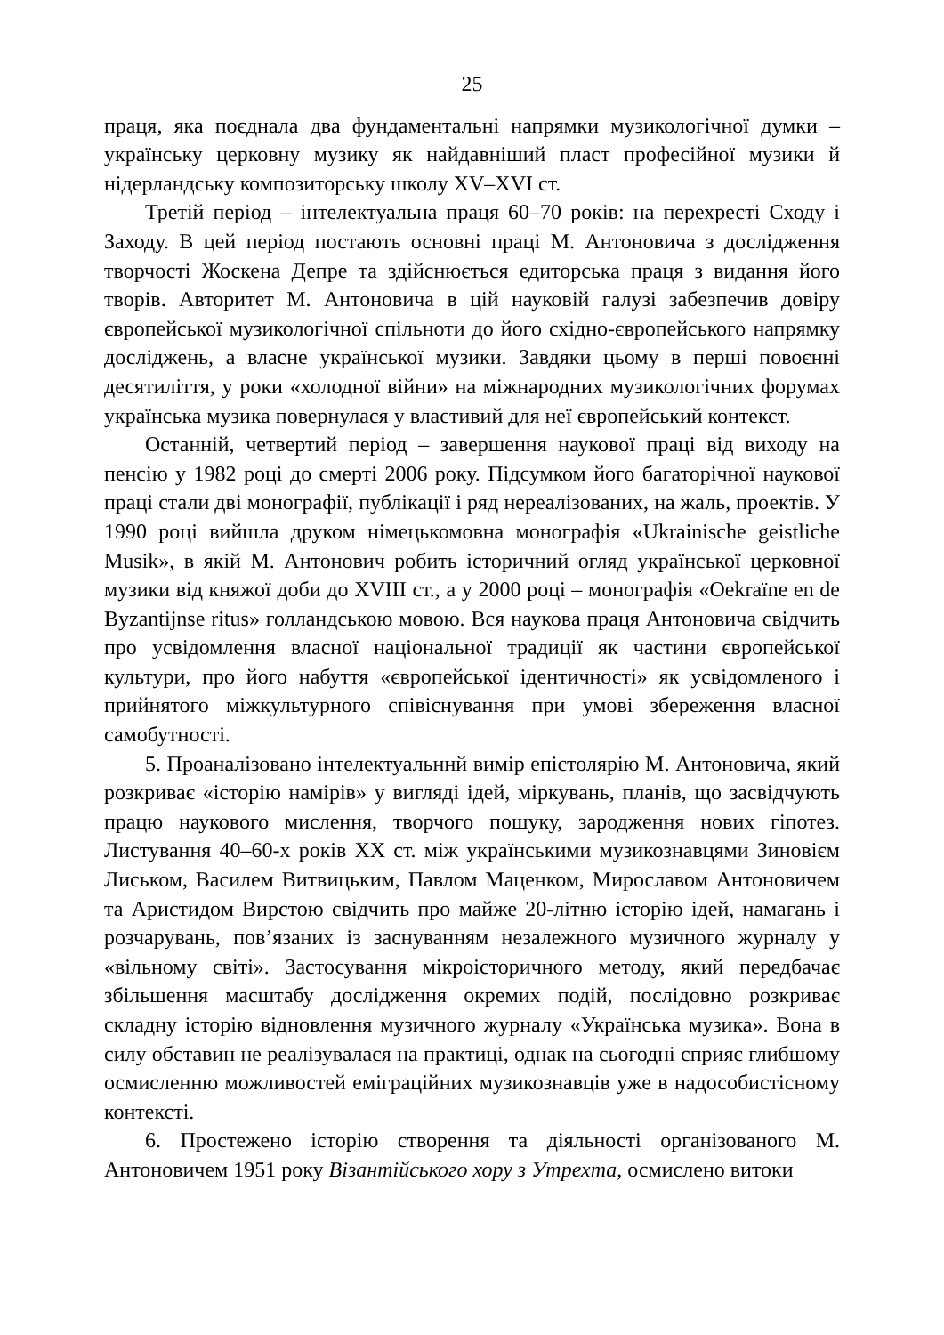25
праця, яка поєднала два фундаментальні напрямки музикологічної думки – українську церковну музику як найдавніший пласт професійної музики й нідерландську композиторську школу XV–XVI ст.
Третій період – інтелектуальна праця 60–70 років: на перехресті Сходу і Заходу. В цей період постають основні праці М. Антоновича з дослідження творчості Жоскена Депре та здійснюється едиторська праця з видання його творів. Авторитет М. Антоновича в цій науковій галузі забезпечив довіру європейської музикологічної спільноти до його східно-європейського напрямку досліджень, а власне української музики. Завдяки цьому в перші повоєнні десятиліття, у роки «холодної війни» на міжнародних музикологічних форумах українська музика повернулася у властивий для неї європейський контекст.
Останній, четвертий період – завершення наукової праці від виходу на пенсію у 1982 році до смерті 2006 року. Підсумком його багаторічної наукової праці стали дві монографії, публікації і ряд нереалізованих, на жаль, проектів. У 1990 році вийшла друком німецькомовна монографія «Ukrainische geistliche Musik», в якій М. Антонович робить історичний огляд української церковної музики від княжої доби до XVIII ст., а у 2000 році – монографія «Oekraïne en de Byzantijnse ritus» голландською мовою. Вся наукова праця Антоновича свідчить про усвідомлення власної національної традиції як частини європейської культури, про його набуття «європейської ідентичності» як усвідомленого і прийнятого міжкультурного співіснування при умові збереження власної самобутності.
5. Проаналізовано інтелектуальннй вимір епістолярію М. Антоновича, який розкриває «історію намірів» у вигляді ідей, міркувань, планів, що засвідчують працю наукового мислення, творчого пошуку, зародження нових гіпотез. Листування 40–60-х років XX ст. між українськими музикознавцями Зиновієм Лиськом, Василем Витвицьким, Павлом Маценком, Мирославом Антоновичем та Аристидом Вирстою свідчить про майже 20-літню історію ідей, намагань і розчарувань, пов’язаних із заснуванням незалежного музичного журналу у «вільному світі». Застосування мікроісторичного методу, який передбачає збільшення масштабу дослідження окремих подій, послідовно розкриває складну історію відновлення музичного журналу «Українська музика». Вона в силу обставин не реалізувалася на практиці, однак на сьогодні сприяє глибшому осмисленню можливостей еміграційних музикознавців уже в надособистісному контексті.
6. Простежено історію створення та діяльності організованого М. Антоновичем 1951 року Візантійського хору з Утрехта, осмислено витоки